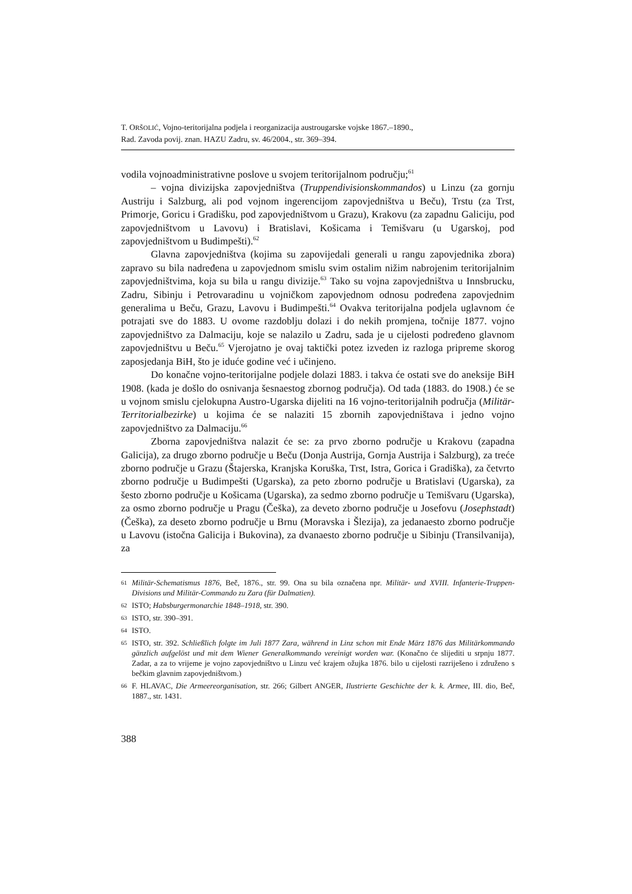T. ORŠOLIĆ, Vojno-teritorijalna podjela i reorganizacija austrougarske vojske 1867.–1890.,
Rad. Zavoda povij. znan. HAZU Zadru, sv. 46/2004., str. 369–394.
vodila vojnoadministrativne poslove u svojem teritorijalnom području;<sup>61</sup>
– vojna divizijska zapovjedništva (Truppendivisionskommandos) u Linzu (za gornju Austriju i Salzburg, ali pod vojnom ingerencijom zapovjedništva u Beču), Trstu (za Trst, Primorje, Goricu i Gradišku, pod zapovjedništvom u Grazu), Krakovu (za zapadnu Galiciju, pod zapovjedništvom u Lavovu) i Bratislavi, Košicama i Temišvaru (u Ugarskoj, pod zapovjedništvom u Budimpešti).<sup>62</sup>
Glavna zapovjedništva (kojima su zapovijedali generali u rangu zapovjednika zbora) zapravo su bila nadređena u zapovjednom smislu svim ostalim nižim nabrojenim teritorijalnim zapovjedništvima, koja su bila u rangu divizije.<sup>63</sup> Tako su vojna zapovjedništva u Innsbrucku, Zadru, Sibinju i Petrovaradinu u vojničkom zapovjednom odnosu podređena zapovjednim generalima u Beču, Grazu, Lavovu i Budimpešti.<sup>64</sup> Ovakva teritorijalna podjela uglavnom će potrajati sve do 1883. U ovome razdoblju dolazi i do nekih promjena, točnije 1877. vojno zapovjedništvo za Dalmaciju, koje se nalazilo u Zadru, sada je u cijelosti podređeno glavnom zapovjedništvu u Beču.<sup>65</sup> Vjerojatno je ovaj taktički potez izveden iz razloga pripreme skorog zaposjedanja BiH, što je iduće godine već i učinjeno.
Do konačne vojno-teritorijalne podjele dolazi 1883. i takva će ostati sve do aneksije BiH 1908. (kada je došlo do osnivanja šesnaestog zbornog područja). Od tada (1883. do 1908.) će se u vojnom smislu cjelokupna Austro-Ugarska dijeliti na 16 vojno-teritorijalnih područja (Militär-Territorialbezirke) u kojima će se nalaziti 15 zbornih zapovjedništava i jedno vojno zapovjedništvo za Dalmaciju.<sup>66</sup>
Zborna zapovjedništva nalazit će se: za prvo zborno područje u Krakovu (zapadna Galicija), za drugo zborno područje u Beču (Donja Austrija, Gornja Austrija i Salzburg), za treće zborno područje u Grazu (Štajerska, Kranjska Koruška, Trst, Istra, Gorica i Gradiška), za četvrto zborno područje u Budimpešti (Ugarska), za peto zborno područje u Bratislavi (Ugarska), za šesto zborno područje u Košicama (Ugarska), za sedmo zborno područje u Temišvaru (Ugarska), za osmo zborno područje u Pragu (Češka), za deveto zborno područje u Josefovu (Josephstadt) (Češka), za deseto zborno područje u Brnu (Moravska i Šlezija), za jedanaesto zborno područje u Lavovu (istočna Galicija i Bukovina), za dvanaesto zborno područje u Sibinju (Transilvanija), za
61 Militär-Schematismus 1876, Beč, 1876., str. 99. Ona su bila označena npr. Militär- und XVIII. Infanterie-Truppen-Divisions und Militär-Commando zu Zara (für Dalmatien).
62 ISTO; Habsburgermonarchie 1848–1918, str. 390.
63 ISTO, str. 390–391.
64 ISTO.
65 ISTO, str. 392. Schließlich folgte im Juli 1877 Zara, während in Linz schon mit Ende März 1876 das Militärkommando gänzlich aufgelöst und mit dem Wiener Generalkommando vereinigt worden war. (Konačno će slijediti u srpnju 1877. Zadar, a za to vrijeme je vojno zapovjedništvo u Linzu već krajem ožujka 1876. bilo u cijelosti razriješeno i združeno s bečkim glavnim zapovjedništvom.)
66 F. HLAVAC, Die Armeereorganisation, str. 266; Gilbert ANGER, Ilustrierte Geschichte der k. k. Armee, III. dio, Beč, 1887., str. 1431.
388